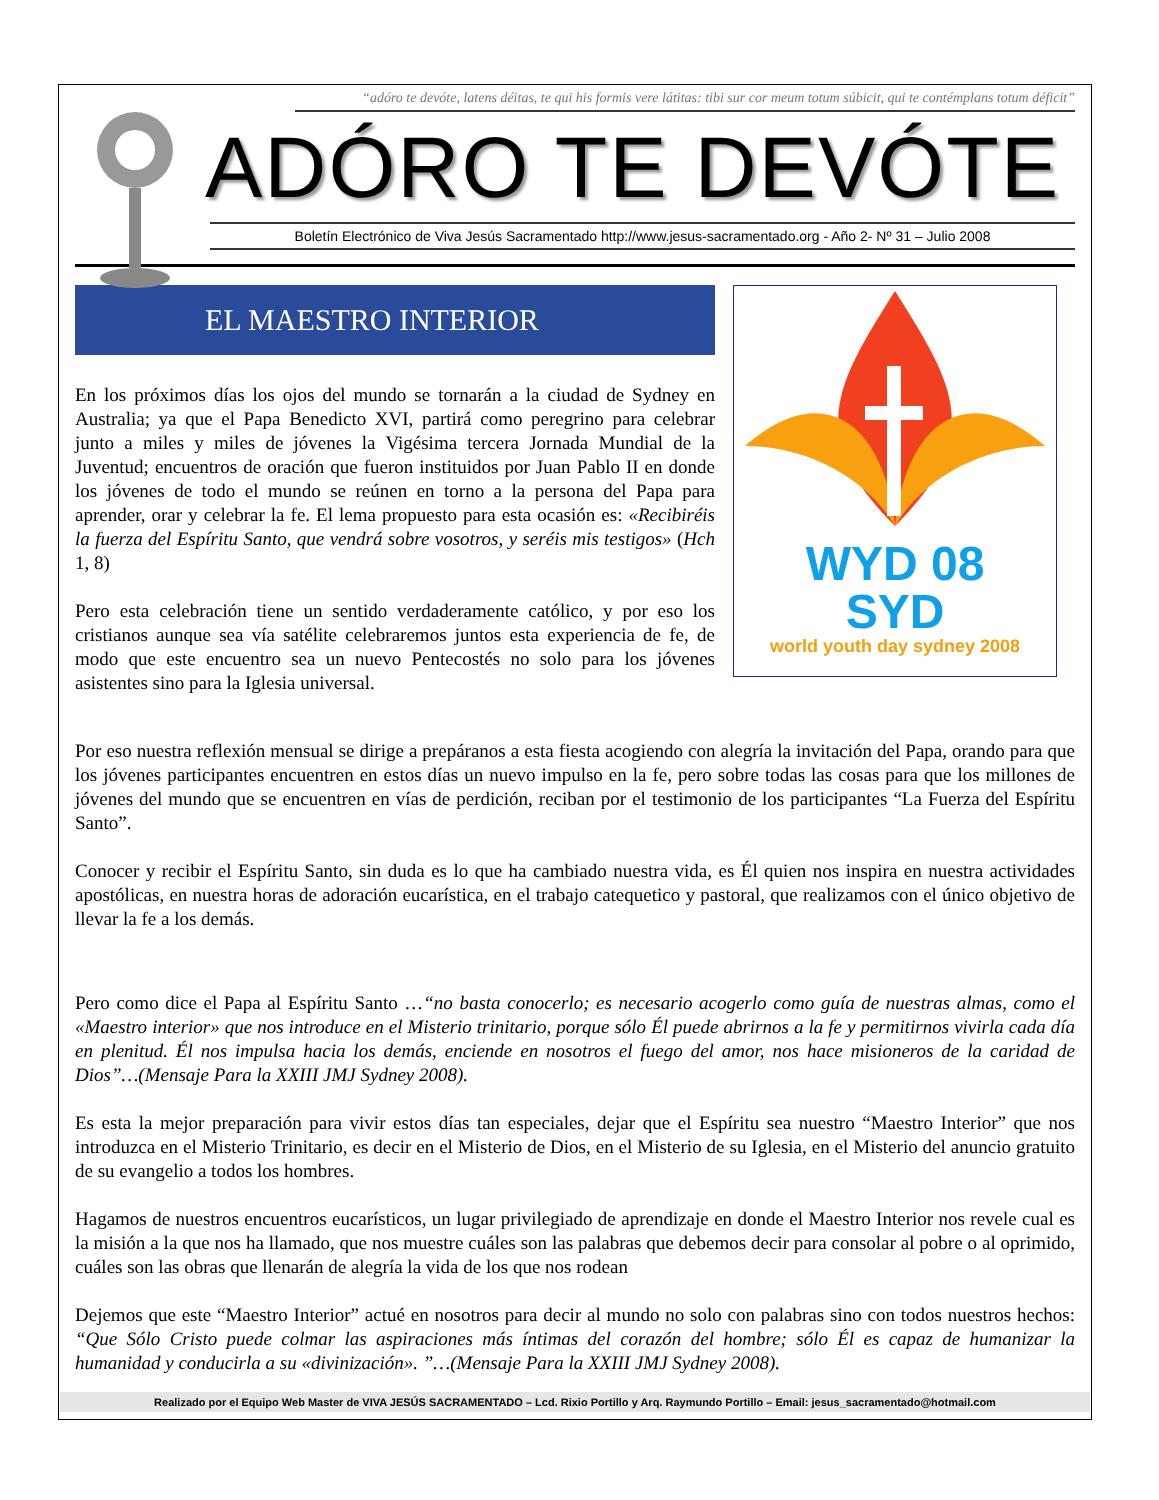“adóro te devóte, latens déitas, te qui his formis vere látitas: tibi sur cor meum totum súbicit, qui te contémplans totum déficit”
ADÓRO TE DEVÓTE
Boletín Electrónico de Viva Jesús Sacramentado http://www.jesus-sacramentado.org - Año 2- Nº 31 – Julio 2008
EL MAESTRO INTERIOR
En los próximos días los ojos del mundo se tornarán a la ciudad de Sydney en Australia; ya que el Papa Benedicto XVI, partirá como peregrino para celebrar junto a miles y miles de jóvenes la Vigésima tercera Jornada Mundial de la Juventud; encuentros de oración que fueron instituidos por Juan Pablo II en donde los jóvenes de todo el mundo se reúnen en torno a la persona del Papa para aprender, orar y celebrar la fe. El lema propuesto para esta ocasión es: «Recibiréis la fuerza del Espíritu Santo, que vendrá sobre vosotros, y seréis mis testigos» (Hch 1, 8)
Pero esta celebración tiene un sentido verdaderamente católico, y por eso los cristianos aunque sea vía satélite celebraremos juntos esta experiencia de fe, de modo que este encuentro sea un nuevo Pentecostés no solo para los jóvenes asistentes sino para la Iglesia universal.
WYD 08
SYD
world youth day sydney 2008
Por eso nuestra reflexión mensual se dirige a prepáranos a esta fiesta acogiendo con alegría la invitación del Papa, orando para que los jóvenes participantes encuentren en estos días un nuevo impulso en la fe, pero sobre todas las cosas para que los millones de jóvenes del mundo que se encuentren en vías de perdición, reciban por el testimonio de los participantes “La Fuerza del Espíritu Santo”.
Conocer y recibir el Espíritu Santo, sin duda es lo que ha cambiado nuestra vida, es Él quien nos inspira en nuestra actividades apostólicas, en nuestra horas de adoración eucarística, en el trabajo catequetico y pastoral, que realizamos con el único objetivo de llevar la fe a los demás.
Pero como dice el Papa al Espíritu Santo …“no basta conocerlo; es necesario acogerlo como guía de nuestras almas, como el «Maestro interior» que nos introduce en el Misterio trinitario, porque sólo Él puede abrirnos a la fe y permitirnos vivirla cada día en plenitud. Él nos impulsa hacia los demás, enciende en nosotros el fuego del amor, nos hace misioneros de la caridad de Dios”…(Mensaje Para la XXIII JMJ Sydney 2008).
Es esta la mejor preparación para vivir estos días tan especiales, dejar que el Espíritu sea nuestro “Maestro Interior” que nos introduzca en el Misterio Trinitario, es decir en el Misterio de Dios, en el Misterio de su Iglesia, en el Misterio del anuncio gratuito de su evangelio a todos los hombres.
Hagamos de nuestros encuentros eucarísticos, un lugar privilegiado de aprendizaje en donde el Maestro Interior nos revele cual es la misión a la que nos ha llamado, que nos muestre cuáles son las palabras que debemos decir para consolar al pobre o al oprimido, cuáles son las obras que llenarán de alegría la vida de los que nos rodean
Dejemos que este “Maestro Interior” actué en nosotros para decir al mundo no solo con palabras sino con todos nuestros hechos: “Que Sólo Cristo puede colmar las aspiraciones más íntimas del corazón del hombre; sólo Él es capaz de humanizar la humanidad y conducirla a su «divinización». ”…(Mensaje Para la XXIII JMJ Sydney 2008).
Realizado por el Equipo Web Master de VIVA JESÚS SACRAMENTADO – Lcd. Rixio Portillo y Arq. Raymundo Portillo – Email: jesus_sacramentado@hotmail.com